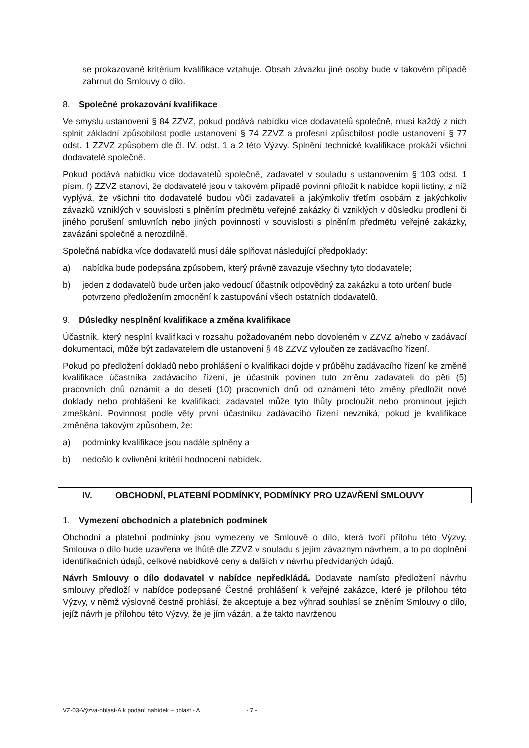se prokazované kritérium kvalifikace vztahuje. Obsah závazku jiné osoby bude v takovém případě zahrnut do Smlouvy o dílo.
8. Společné prokazování kvalifikace
Ve smyslu ustanovení § 84 ZZVZ, pokud podává nabídku více dodavatelů společně, musí každý z nich splnit základní způsobilost podle ustanovení § 74 ZZVZ a profesní způsobilost podle ustanovení § 77 odst. 1 ZZVZ způsobem dle čl. IV. odst. 1 a 2 této Výzvy. Splnění technické kvalifikace prokáží všichni dodavatelé společně.
Pokud podává nabídku více dodavatelů společně, zadavatel v souladu s ustanovením § 103 odst. 1 písm. f) ZZVZ stanoví, že dodavatelé jsou v takovém případě povinni přiložit k nabídce kopii listiny, z níž vyplývá, že všichni tito dodavatelé budou vůči zadavateli a jakýmkoliv třetím osobám z jakýchkoliv závazků vzniklých v souvislosti s plněním předmětu veřejné zakázky či vzniklých v důsledku prodlení či jiného porušení smluvních nebo jiných povinností v souvislosti s plněním předmětu veřejné zakázky, zavázáni společně a nerozdílně.
Společná nabídka více dodavatelů musí dále splňovat následující předpoklady:
a) nabídka bude podepsána způsobem, který právně zavazuje všechny tyto dodavatele;
b) jeden z dodavatelů bude určen jako vedoucí účastník odpovědný za zakázku a toto určení bude potvrzeno předložením zmocnění k zastupování všech ostatních dodavatelů.
9. Důsledky nesplnění kvalifikace a změna kvalifikace
Účastník, který nesplní kvalifikaci v rozsahu požadovaném nebo dovoleném v ZZVZ a/nebo v zadávací dokumentaci, může být zadavatelem dle ustanovení § 48 ZZVZ vyloučen ze zadávacího řízení.
Pokud po předložení dokladů nebo prohlášení o kvalifikaci dojde v průběhu zadávacího řízení ke změně kvalifikace účastníka zadávacího řízení, je účastník povinen tuto změnu zadavateli do pěti (5) pracovních dnů oznámit a do deseti (10) pracovních dnů od oznámení této změny předložit nové doklady nebo prohlášení ke kvalifikaci; zadavatel může tyto lhůty prodloužit nebo prominout jejich zmeškání. Povinnost podle věty první účastníku zadávacího řízení nevzniká, pokud je kvalifikace změněna takovým způsobem, že:
a) podmínky kvalifikace jsou nadále splněny a
b) nedošlo k ovlivnění kritérií hodnocení nabídek.
IV. OBCHODNÍ, PLATEBNÍ PODMÍNKY, PODMÍNKY PRO UZAVŘENÍ SMLOUVY
1. Vymezení obchodních a platebních podmínek
Obchodní a platební podmínky jsou vymezeny ve Smlouvě o dílo, která tvoří přílohu této Výzvy. Smlouva o dílo bude uzavřena ve lhůtě dle ZZVZ v souladu s jejím závazným návrhem, a to po doplnění identifikačních údajů, celkové nabídkové ceny a dalších v návrhu předvídaných údajů.
Návrh Smlouvy o dílo dodavatel v nabídce nepředkládá. Dodavatel namísto předložení návrhu smlouvy předloží v nabídce podepsané Čestné prohlášení k veřejné zakázce, které je přílohou této Výzvy, v němž výslovně čestně prohlásí, že akceptuje a bez výhrad souhlasí se zněním Smlouvy o dílo, jejíž návrh je přílohou této Výzvy, že je jím vázán, a že takto navrženou
VZ-03-Výzva-oblast-A k podání nabídek – oblast - A - 7 -